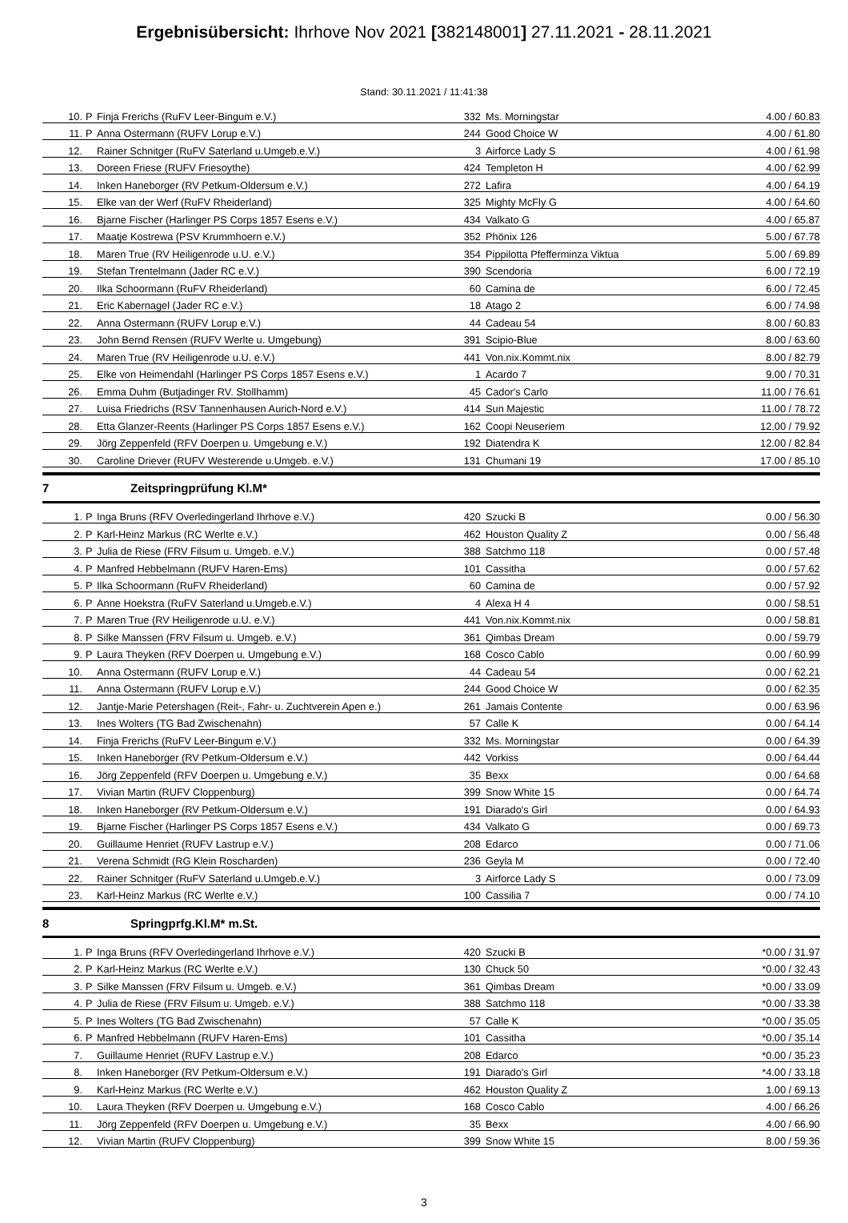Ergebnisübersicht: Ihrhove Nov 2021 [382148001] 27.11.2021 - 28.11.2021
Stand: 30.11.2021 / 11:41:38
| 10. | P | Finja Frerichs (RuFV Leer-Bingum e.V.) | 332 | Ms. Morningstar | 4.00 / 60.83 |
| 11. | P | Anna Ostermann (RUFV Lorup e.V.) | 244 | Good Choice W | 4.00 / 61.80 |
| 12. | | Rainer Schnitger (RuFV Saterland u.Umgeb.e.V.) | 3 | Airforce Lady S | 4.00 / 61.98 |
| 13. | | Doreen Friese (RUFV Friesoythe) | 424 | Templeton H | 4.00 / 62.99 |
| 14. | | Inken Haneborger (RV Petkum-Oldersum e.V.) | 272 | Lafira | 4.00 / 64.19 |
| 15. | | Elke van der Werf (RuFV Rheiderland) | 325 | Mighty McFly G | 4.00 / 64.60 |
| 16. | | Bjarne Fischer (Harlinger PS Corps 1857 Esens e.V.) | 434 | Valkato G | 4.00 / 65.87 |
| 17. | | Maatje Kostrewa (PSV Krummhoern e.V.) | 352 | Phönix 126 | 5.00 / 67.78 |
| 18. | | Maren True (RV Heiligenrode u.U. e.V.) | 354 | Pippilotta Pfefferminza Viktua | 5.00 / 69.89 |
| 19. | | Stefan Trentelmann (Jader RC e.V.) | 390 | Scendoria | 6.00 / 72.19 |
| 20. | | Ilka Schoormann (RuFV Rheiderland) | 60 | Camina de | 6.00 / 72.45 |
| 21. | | Eric Kabernagel (Jader RC e.V.) | 18 | Atago 2 | 6.00 / 74.98 |
| 22. | | Anna Ostermann (RUFV Lorup e.V.) | 44 | Cadeau 54 | 8.00 / 60.83 |
| 23. | | John Bernd Rensen (RUFV Werlte u. Umgebung) | 391 | Scipio-Blue | 8.00 / 63.60 |
| 24. | | Maren True (RV Heiligenrode u.U. e.V.) | 441 | Von.nix.Kommt.nix | 8.00 / 82.79 |
| 25. | | Elke von Heimendahl (Harlinger PS Corps 1857 Esens e.V.) | 1 | Acardo 7 | 9.00 / 70.31 |
| 26. | | Emma Duhm (Butjadinger RV. Stollhamm) | 45 | Cador's Carlo | 11.00 / 76.61 |
| 27. | | Luisa Friedrichs (RSV Tannenhausen Aurich-Nord e.V.) | 414 | Sun Majestic | 11.00 / 78.72 |
| 28. | | Etta Glanzer-Reents (Harlinger PS Corps 1857 Esens e.V.) | 162 | Coopi Neuseriem | 12.00 / 79.92 |
| 29. | | Jörg Zeppenfeld (RFV Doerpen u. Umgebung e.V.) | 192 | Diatendra K | 12.00 / 82.84 |
| 30. | | Caroline Driever (RUFV Westerende u.Umgeb. e.V.) | 131 | Chumani 19 | 17.00 / 85.10 |
7 Zeitspringprüfung Kl.M*
| 1. | P | Inga Bruns (RFV Overledingerland Ihrhove e.V.) | 420 | Szucki B | 0.00 / 56.30 |
| 2. | P | Karl-Heinz Markus (RC Werlte e.V.) | 462 | Houston Quality Z | 0.00 / 56.48 |
| 3. | P | Julia de Riese (FRV Filsum u. Umgeb. e.V.) | 388 | Satchmo 118 | 0.00 / 57.48 |
| 4. | P | Manfred Hebbelmann (RUFV Haren-Ems) | 101 | Cassitha | 0.00 / 57.62 |
| 5. | P | Ilka Schoormann (RuFV Rheiderland) | 60 | Camina de | 0.00 / 57.92 |
| 6. | P | Anne Hoekstra (RuFV Saterland u.Umgeb.e.V.) | 4 | Alexa H 4 | 0.00 / 58.51 |
| 7. | P | Maren True (RV Heiligenrode u.U. e.V.) | 441 | Von.nix.Kommt.nix | 0.00 / 58.81 |
| 8. | P | Silke Manssen (FRV Filsum u. Umgeb. e.V.) | 361 | Qimbas Dream | 0.00 / 59.79 |
| 9. | P | Laura Theyken (RFV Doerpen u. Umgebung e.V.) | 168 | Cosco Cablo | 0.00 / 60.99 |
| 10. | | Anna Ostermann (RUFV Lorup e.V.) | 44 | Cadeau 54 | 0.00 / 62.21 |
| 11. | | Anna Ostermann (RUFV Lorup e.V.) | 244 | Good Choice W | 0.00 / 62.35 |
| 12. | | Jantje-Marie Petershagen (Reit-, Fahr- u. Zuchtverein Apen e.) | 261 | Jamais Contente | 0.00 / 63.96 |
| 13. | | Ines Wolters (TG Bad Zwischenahn) | 57 | Calle K | 0.00 / 64.14 |
| 14. | | Finja Frerichs (RuFV Leer-Bingum e.V.) | 332 | Ms. Morningstar | 0.00 / 64.39 |
| 15. | | Inken Haneborger (RV Petkum-Oldersum e.V.) | 442 | Vorkiss | 0.00 / 64.44 |
| 16. | | Jörg Zeppenfeld (RFV Doerpen u. Umgebung e.V.) | 35 | Bexx | 0.00 / 64.68 |
| 17. | | Vivian Martin (RUFV Cloppenburg) | 399 | Snow White 15 | 0.00 / 64.74 |
| 18. | | Inken Haneborger (RV Petkum-Oldersum e.V.) | 191 | Diarado's Girl | 0.00 / 64.93 |
| 19. | | Bjarne Fischer (Harlinger PS Corps 1857 Esens e.V.) | 434 | Valkato G | 0.00 / 69.73 |
| 20. | | Guillaume Henriet (RUFV Lastrup e.V.) | 208 | Edarco | 0.00 / 71.06 |
| 21. | | Verena Schmidt (RG Klein Roscharden) | 236 | Geyla M | 0.00 / 72.40 |
| 22. | | Rainer Schnitger (RuFV Saterland u.Umgeb.e.V.) | 3 | Airforce Lady S | 0.00 / 73.09 |
| 23. | | Karl-Heinz Markus (RC Werlte e.V.) | 100 | Cassilia 7 | 0.00 / 74.10 |
8 Springprfg.Kl.M* m.St.
| 1. | P | Inga Bruns (RFV Overledingerland Ihrhove e.V.) | 420 | Szucki B | *0.00 / 31.97 |
| 2. | P | Karl-Heinz Markus (RC Werlte e.V.) | 130 | Chuck 50 | *0.00 / 32.43 |
| 3. | P | Silke Manssen (FRV Filsum u. Umgeb. e.V.) | 361 | Qimbas Dream | *0.00 / 33.09 |
| 4. | P | Julia de Riese (FRV Filsum u. Umgeb. e.V.) | 388 | Satchmo 118 | *0.00 / 33.38 |
| 5. | P | Ines Wolters (TG Bad Zwischenahn) | 57 | Calle K | *0.00 / 35.05 |
| 6. | P | Manfred Hebbelmann (RUFV Haren-Ems) | 101 | Cassitha | *0.00 / 35.14 |
| 7. | | Guillaume Henriet (RUFV Lastrup e.V.) | 208 | Edarco | *0.00 / 35.23 |
| 8. | | Inken Haneborger (RV Petkum-Oldersum e.V.) | 191 | Diarado's Girl | *4.00 / 33.18 |
| 9. | | Karl-Heinz Markus (RC Werlte e.V.) | 462 | Houston Quality Z | 1.00 / 69.13 |
| 10. | | Laura Theyken (RFV Doerpen u. Umgebung e.V.) | 168 | Cosco Cablo | 4.00 / 66.26 |
| 11. | | Jörg Zeppenfeld (RFV Doerpen u. Umgebung e.V.) | 35 | Bexx | 4.00 / 66.90 |
| 12. | | Vivian Martin (RUFV Cloppenburg) | 399 | Snow White 15 | 8.00 / 59.36 |
3